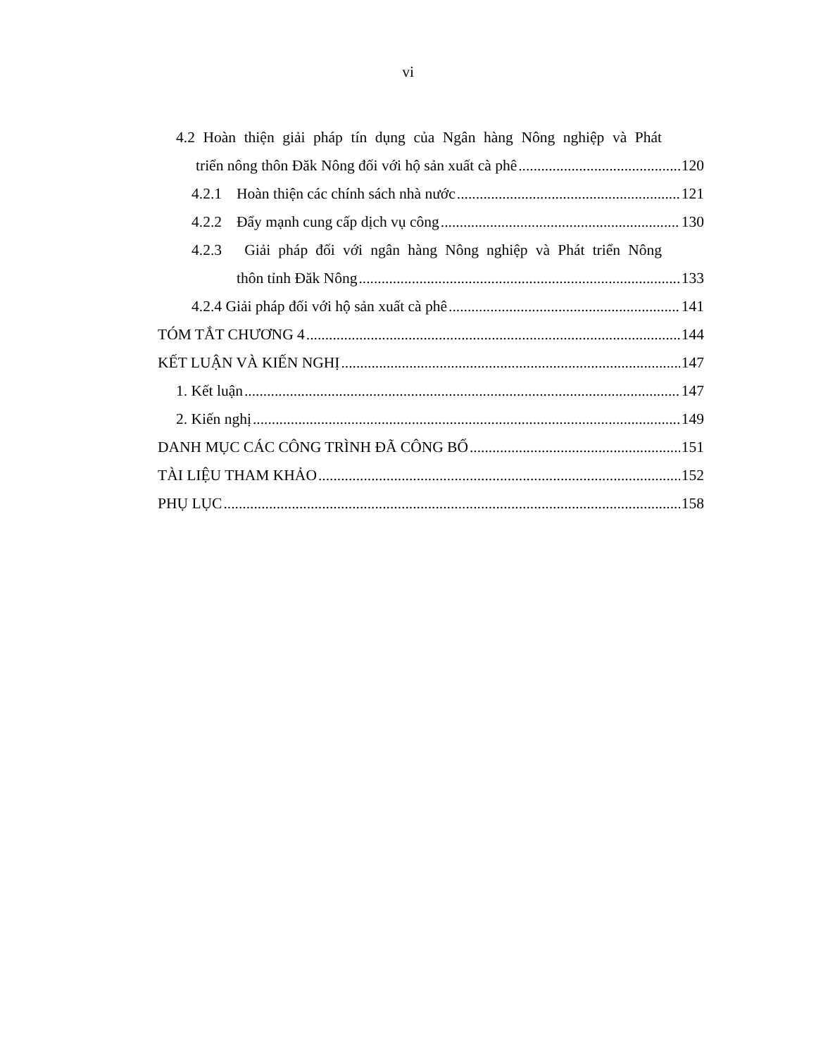vi
4.2 Hoàn thiện giải pháp tín dụng của Ngân hàng Nông nghiệp và Phát
triển nông thôn Đăk Nông đối với hộ sản xuất cà phê 120
4.2.1 Hoàn thiện các chính sách nhà nước 121
4.2.2 Đẩy mạnh cung cấp dịch vụ công 130
4.2.3 Giải pháp đối với ngân hàng Nông nghiệp và Phát triển Nông
thôn tỉnh Đăk Nông 133
4.2.4 Giải pháp đối với hộ sản xuất cà phê 141
TÓM TẮT CHƯƠNG 4 144
KẾT LUẬN VÀ KIẾN NGHỊ 147
1. Kết luận 147
2. Kiến nghị 149
DANH MỤC CÁC CÔNG TRÌNH ĐÃ CÔNG BỐ 151
TÀI LIỆU THAM KHẢO 152
PHỤ LỤC 158